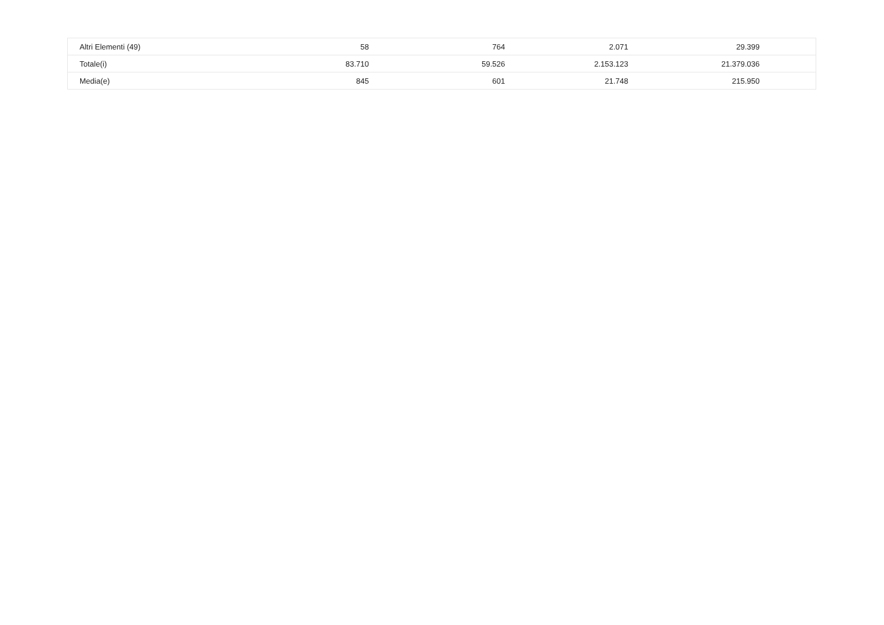| Altri Elementi (49) | 58 | 764 | 2.071 | 29.399 | |
| Totale(i) | 83.710 | 59.526 | 2.153.123 | 21.379.036 | |
| Media(e) | 845 | 601 | 21.748 | 215.950 | |